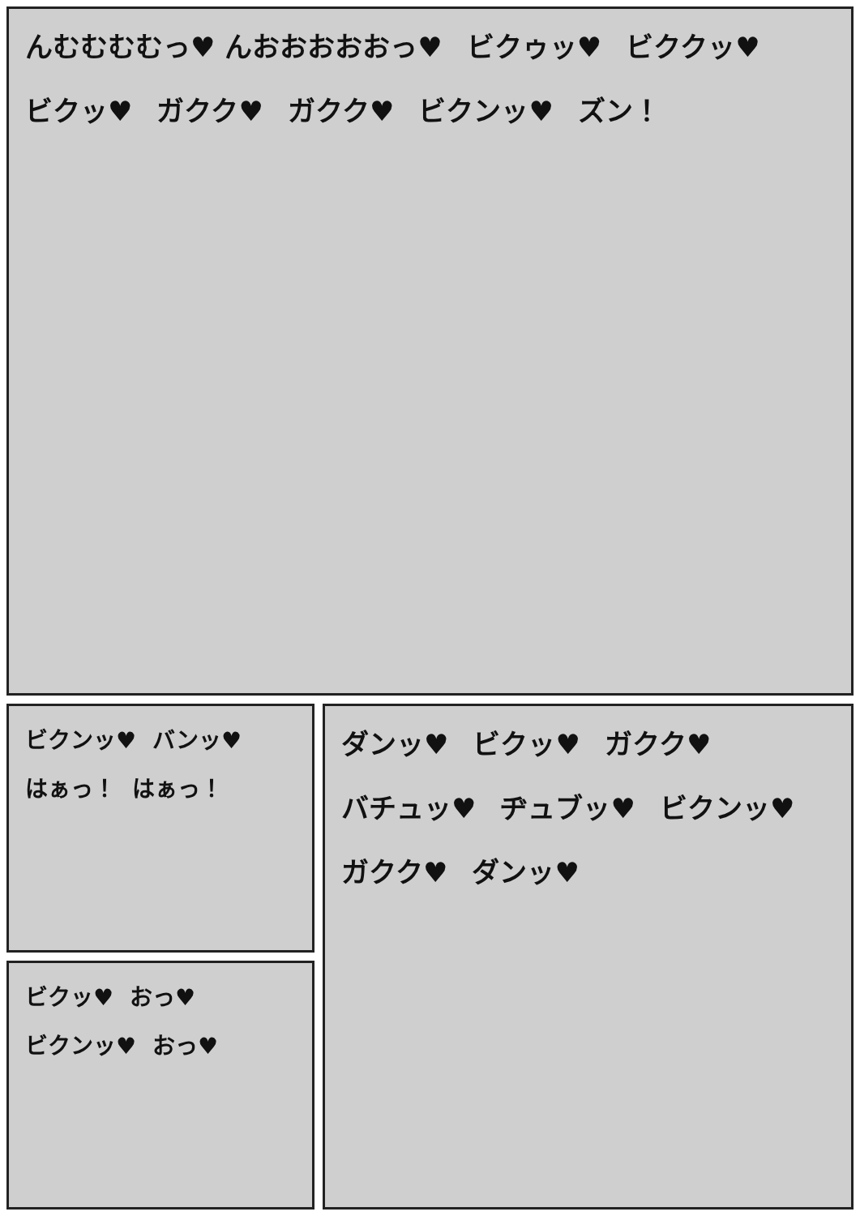んむむむむっ♥ んおおおおおっ♥ ビクゥッ♥ ビククッ♥ ビクッ♥ ガクク♥ ガクク♥ ビクンッ♥ ズン！
ビクンッ♥ バンッ♥ はぁっ！ はぁっ！
ビクッ♥ おっ♥ ビクンッ♥ おっ♥
ダンッ♥ ビクッ♥ ガクク♥ バチュッ♥ ヂュブッ♥ ビクンッ♥ ガクク♥ ダンッ♥